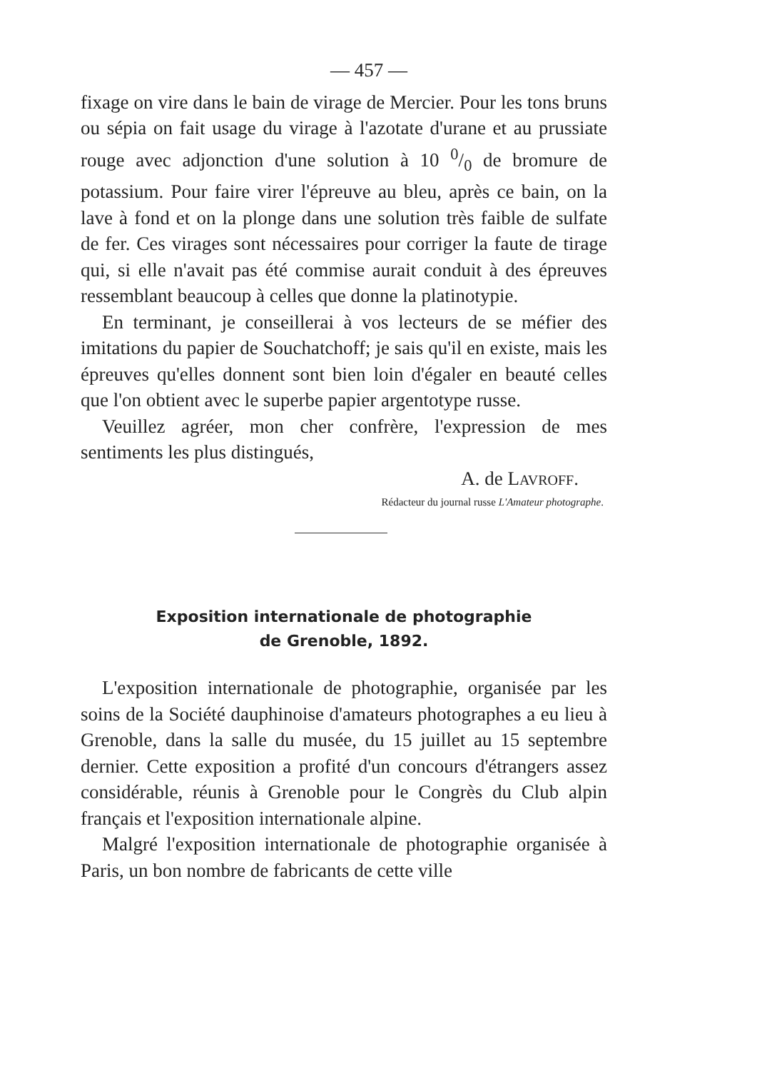— 457 —
fixage on vire dans le bain de virage de Mercier. Pour les tons bruns ou sépia on fait usage du virage à l'azotate d'urane et au prussiate rouge avec adjonction d'une solution à 10 0/0 de bromure de potassium. Pour faire virer l'épreuve au bleu, après ce bain, on la lave à fond et on la plonge dans une solution très faible de sulfate de fer. Ces virages sont nécessaires pour corriger la faute de tirage qui, si elle n'avait pas été commise aurait conduit à des épreuves ressemblant beaucoup à celles que donne la platinotypie.
En terminant, je conseillerai à vos lecteurs de se méfier des imitations du papier de Souchatchoff; je sais qu'il en existe, mais les épreuves qu'elles donnent sont bien loin d'égaler en beauté celles que l'on obtient avec le superbe papier argentotype russe.
Veuillez agréer, mon cher confrère, l'expression de mes sentiments les plus distingués,
A. de LAVROFF.
Rédacteur du journal russe L'Amateur photographe.
Exposition internationale de photographie
de Grenoble, 1892.
L'exposition internationale de photographie, organisée par les soins de la Société dauphinoise d'amateurs photographes a eu lieu à Grenoble, dans la salle du musée, du 15 juillet au 15 septembre dernier. Cette exposition a profité d'un concours d'étrangers assez considérable, réunis à Grenoble pour le Congrès du Club alpin français et l'exposition internationale alpine.
Malgré l'exposition internationale de photographie organisée à Paris, un bon nombre de fabricants de cette ville